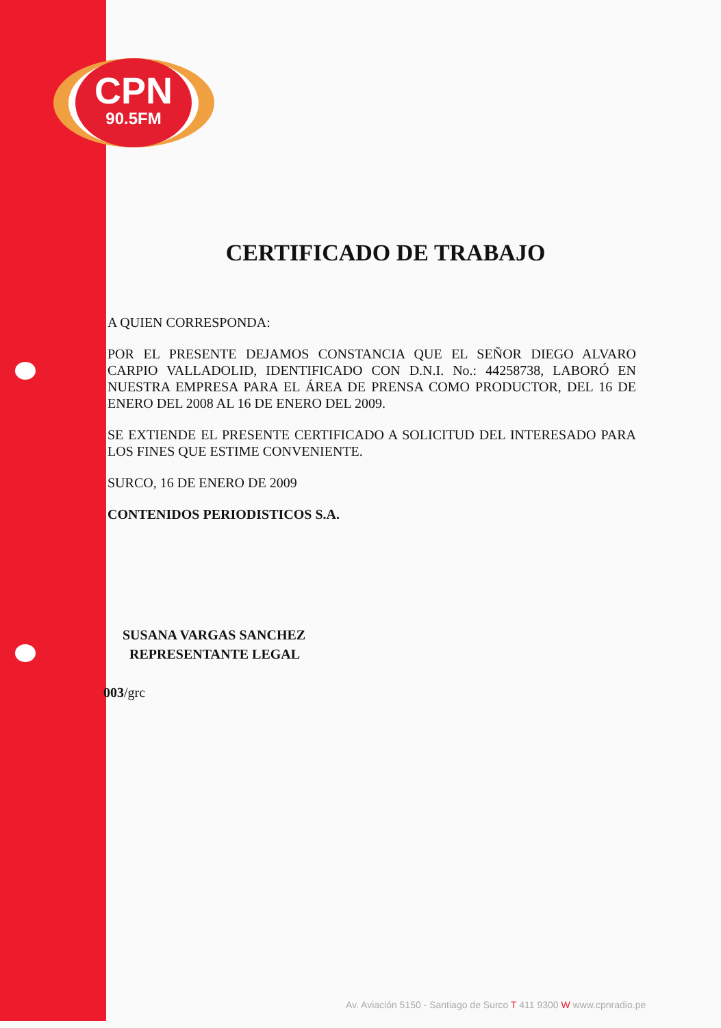CPN
90.5FM
CERTIFICADO DE TRABAJO
A QUIEN CORRESPONDA:
POR EL PRESENTE DEJAMOS CONSTANCIA QUE EL SEÑOR DIEGO ALVARO CARPIO VALLADOLID, IDENTIFICADO CON D.N.I. No.: 44258738, LABORÓ EN NUESTRA EMPRESA PARA EL ÁREA DE PRENSA COMO PRODUCTOR, DEL 16 DE ENERO DEL 2008 AL 16 DE ENERO DEL 2009.
SE EXTIENDE EL PRESENTE CERTIFICADO A SOLICITUD DEL INTERESADO PARA LOS FINES QUE ESTIME CONVENIENTE.
SURCO, 16 DE ENERO DE 2009
CONTENIDOS PERIODISTICOS S.A.
SUSANA VARGAS SANCHEZ
REPRESENTANTE LEGAL
003/grc
Av. Aviación 5150 - Santiago de Surco T 411 9300 W www.cpnradio.pe